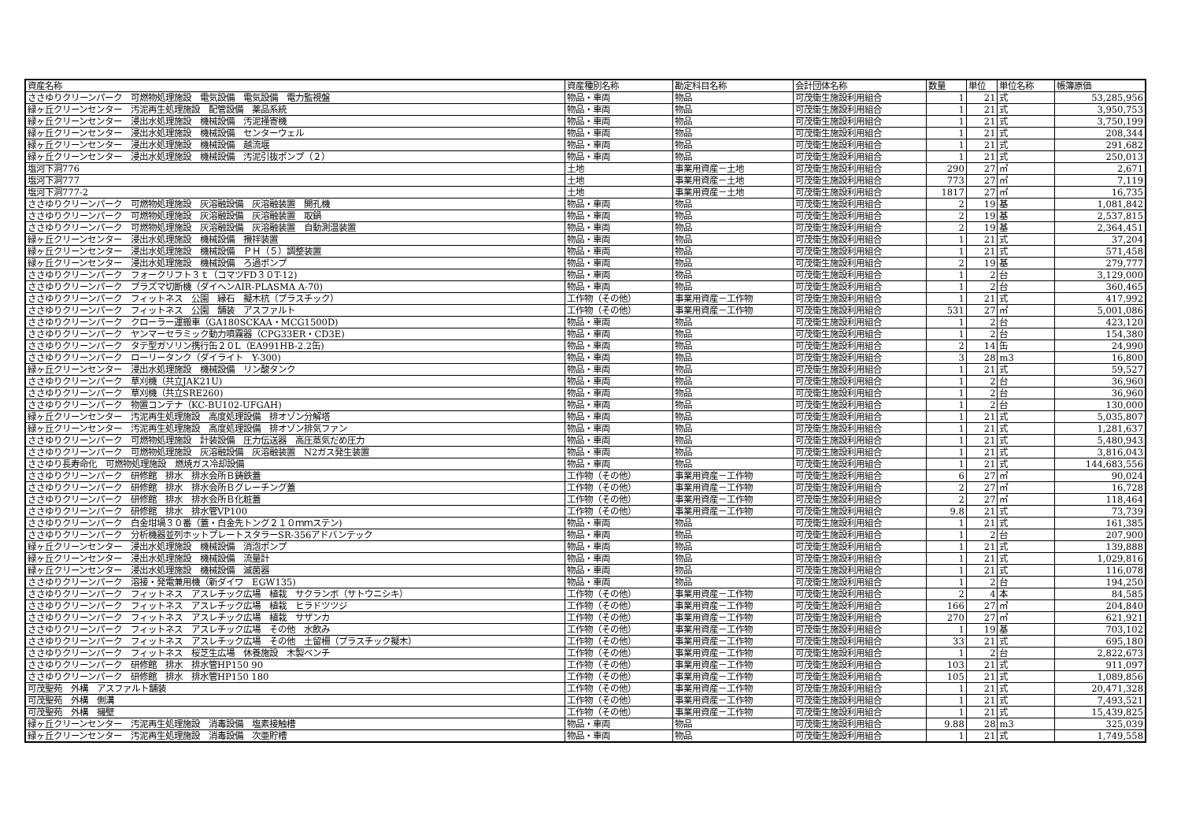| 資産名称 | 資産種別名称 | 勘定科目名称 | 会計団体名称 | 数量 | 単位 | 単位名称 | 帳簿原価 |
| --- | --- | --- | --- | --- | --- | --- | --- |
| ささゆりクリーンパーク 可燃物処理施設 電気設備 電気設備 電力監視盤 | 物品・車両 | 物品 | 可茂衛生施設利用組合 | 1 | 21 | 式 | 53,285,956 |
| 緑ヶ丘クリーンセンター 汚泥再生処理施設 配管設備 薬品系統 | 物品・車両 | 物品 | 可茂衛生施設利用組合 | 1 | 21 | 式 | 3,950,753 |
| 緑ヶ丘クリーンセンター 浸出水処理施設 機械設備 汚泥掻寄機 | 物品・車両 | 物品 | 可茂衛生施設利用組合 | 1 | 21 | 式 | 3,750,199 |
| 緑ヶ丘クリーンセンター 浸出水処理施設 機械設備 センターウェル | 物品・車両 | 物品 | 可茂衛生施設利用組合 | 1 | 21 | 式 | 208,344 |
| 緑ヶ丘クリーンセンター 浸出水処理施設 機械設備 越流堰 | 物品・車両 | 物品 | 可茂衛生施設利用組合 | 1 | 21 | 式 | 291,682 |
| 緑ヶ丘クリーンセンター 浸出水処理施設 機械設備 汚泥引抜ポンプ（２） | 物品・車両 | 物品 | 可茂衛生施設利用組合 | 1 | 21 | 式 | 250,013 |
| 塩河下洞776 | 土地 | 事業用資産－土地 | 可茂衛生施設利用組合 | 290 | 27 | ㎡ | 2,671 |
| 塩河下洞777 | 土地 | 事業用資産－土地 | 可茂衛生施設利用組合 | 773 | 27 | ㎡ | 7,119 |
| 塩河下洞777-2 | 土地 | 事業用資産－土地 | 可茂衛生施設利用組合 | 1817 | 27 | ㎡ | 16,735 |
| ささゆりクリーンパーク 可燃物処理施設 灰溶融設備 灰溶融装置 開孔機 | 物品・車両 | 物品 | 可茂衛生施設利用組合 | 2 | 19 | 基 | 1,081,842 |
| ささゆりクリーンパーク 可燃物処理施設 灰溶融設備 灰溶融装置 取鍋 | 物品・車両 | 物品 | 可茂衛生施設利用組合 | 2 | 19 | 基 | 2,537,815 |
| ささゆりクリーンパーク 可燃物処理施設 灰溶融設備 灰溶融装置 自動測温装置 | 物品・車両 | 物品 | 可茂衛生施設利用組合 | 2 | 19 | 基 | 2,364,451 |
| 緑ヶ丘クリーンセンター 浸出水処理施設 機械設備 攪拌装置 | 物品・車両 | 物品 | 可茂衛生施設利用組合 | 1 | 21 | 式 | 37,204 |
| 緑ヶ丘クリーンセンター 浸出水処理施設 機械設備 ＰＨ（５）調整装置 | 物品・車両 | 物品 | 可茂衛生施設利用組合 | 1 | 21 | 式 | 571,458 |
| 緑ヶ丘クリーンセンター 浸出水処理施設 機械設備 ろ過ポンプ | 物品・車両 | 物品 | 可茂衛生施設利用組合 | 2 | 19 | 基 | 279,777 |
| ささゆりクリーンパーク フォークリフト３ｔ（コマツFD３０T-12) | 物品・車両 | 物品 | 可茂衛生施設利用組合 | 1 | 2 | 台 | 3,129,000 |
| ささゆりクリーンパーク プラズマ切断機（ダイヘンAIR-PLASMA A-70) | 物品・車両 | 物品 | 可茂衛生施設利用組合 | 1 | 2 | 台 | 360,465 |
| ささゆりクリーンパーク フィットネス 公園 縁石 擬木杭（プラスチック） | 工作物（その他） | 事業用資産－工作物 | 可茂衛生施設利用組合 | 1 | 21 | 式 | 417,992 |
| ささゆりクリーンパーク フィットネス 公園 舗装 アスファルト | 工作物（その他） | 事業用資産－工作物 | 可茂衛生施設利用組合 | 531 | 27 | ㎡ | 5,001,086 |
| ささゆりクリーンパーク クローラー運搬車（GA180SCKAA・MCG1500D) | 物品・車両 | 物品 | 可茂衛生施設利用組合 | 1 | 2 | 台 | 423,120 |
| ささゆりクリーンパーク ヤンマーセラミック動力噴霧器（CPG33ER・CD3E) | 物品・車両 | 物品 | 可茂衛生施設利用組合 | 1 | 2 | 台 | 154,380 |
| ささゆりクリーンパーク タテ型ガソリン携行缶２０L（EA991HB-2.2缶) | 物品・車両 | 物品 | 可茂衛生施設利用組合 | 2 | 14 | 缶 | 24,990 |
| ささゆりクリーンパーク ローリータンク（ダイライト Y-300) | 物品・車両 | 物品 | 可茂衛生施設利用組合 | 3 | 28 | m3 | 16,800 |
| 緑ヶ丘クリーンセンター 浸出水処理施設 機械設備 リン酸タンク | 物品・車両 | 物品 | 可茂衛生施設利用組合 | 1 | 21 | 式 | 59,527 |
| ささゆりクリーンパーク 草刈機（共立JAK21U) | 物品・車両 | 物品 | 可茂衛生施設利用組合 | 1 | 2 | 台 | 36,960 |
| ささゆりクリーンパーク 草刈機（共立SRE260) | 物品・車両 | 物品 | 可茂衛生施設利用組合 | 1 | 2 | 台 | 36,960 |
| ささゆりクリーンパーク 物置コンテナ（KC-BU102-UFGAH) | 物品・車両 | 物品 | 可茂衛生施設利用組合 | 1 | 2 | 台 | 130,000 |
| 緑ヶ丘クリーンセンター 汚泥再生処理施設 高度処理設備 排オゾン分解塔 | 物品・車両 | 物品 | 可茂衛生施設利用組合 | 1 | 21 | 式 | 5,035,807 |
| 緑ヶ丘クリーンセンター 汚泥再生処理施設 高度処理設備 排オゾン排気ファン | 物品・車両 | 物品 | 可茂衛生施設利用組合 | 1 | 21 | 式 | 1,281,637 |
| ささゆりクリーンパーク 可燃物処理施設 計装設備 圧力伝送器 高圧蒸気だめ圧力 | 物品・車両 | 物品 | 可茂衛生施設利用組合 | 1 | 21 | 式 | 5,480,943 |
| ささゆりクリーンパーク 可燃物処理施設 灰溶融設備 灰溶融装置 N2ガス発生装置 | 物品・車両 | 物品 | 可茂衛生施設利用組合 | 1 | 21 | 式 | 3,816,043 |
| ささゆり長寿命化 可燃物処理施設 燃焼ガス冷却設備 | 物品・車両 | 物品 | 可茂衛生施設利用組合 | 1 | 21 | 式 | 144,683,556 |
| ささゆりクリーンパーク 研修館 排水 排水会所Ｂ鋳鉄蓋 | 工作物（その他） | 事業用資産－工作物 | 可茂衛生施設利用組合 | 6 | 27 | ㎡ | 90,024 |
| ささゆりクリーンパーク 研修館 排水 排水会所Ｂグレーチング蓋 | 工作物（その他） | 事業用資産－工作物 | 可茂衛生施設利用組合 | 2 | 27 | ㎡ | 16,728 |
| ささゆりクリーンパーク 研修館 排水 排水会所Ｂ化粧蓋 | 工作物（その他） | 事業用資産－工作物 | 可茂衛生施設利用組合 | 2 | 27 | ㎡ | 118,464 |
| ささゆりクリーンパーク 研修館 排水 排水管VP100 | 工作物（その他） | 事業用資産－工作物 | 可茂衛生施設利用組合 | 9.8 | 21 | 式 | 73,739 |
| ささゆりクリーンパーク 白金坩堝３０番（蓋・白金先トング２１０ｍｍステン) | 物品・車両 | 物品 | 可茂衛生施設利用組合 | 1 | 21 | 式 | 161,385 |
| ささゆりクリーンパーク 分析機器並列ホットプレートスタラーSR-356アドバンテック | 物品・車両 | 物品 | 可茂衛生施設利用組合 | 1 | 2 | 台 | 207,900 |
| 緑ヶ丘クリーンセンター 浸出水処理施設 機械設備 消泡ポンプ | 物品・車両 | 物品 | 可茂衛生施設利用組合 | 1 | 21 | 式 | 139,888 |
| 緑ヶ丘クリーンセンター 浸出水処理施設 機械設備 流量計 | 物品・車両 | 物品 | 可茂衛生施設利用組合 | 1 | 21 | 式 | 1,029,816 |
| 緑ヶ丘クリーンセンター 浸出水処理施設 機械設備 滅菌器 | 物品・車両 | 物品 | 可茂衛生施設利用組合 | 1 | 21 | 式 | 116,078 |
| ささゆりクリーンパーク 溶接・発電兼用機（新ダイワ EGW135) | 物品・車両 | 物品 | 可茂衛生施設利用組合 | 1 | 2 | 台 | 194,250 |
| ささゆりクリーンパーク フィットネス アスレチック広場 植栽 サクランボ（サトウニシキ） | 工作物（その他） | 事業用資産－工作物 | 可茂衛生施設利用組合 | 2 | 4 | 本 | 84,585 |
| ささゆりクリーンパーク フィットネス アスレチック広場 植栽 ヒラドツツジ | 工作物（その他） | 事業用資産－工作物 | 可茂衛生施設利用組合 | 166 | 27 | ㎡ | 204,840 |
| ささゆりクリーンパーク フィットネス アスレチック広場 植栽 サザンカ | 工作物（その他） | 事業用資産－工作物 | 可茂衛生施設利用組合 | 270 | 27 | ㎡ | 621,921 |
| ささゆりクリーンパーク フィットネス アスレチック広場 その他 水飲み | 工作物（その他） | 事業用資産－工作物 | 可茂衛生施設利用組合 | 1 | 19 | 基 | 703,102 |
| ささゆりクリーンパーク フィットネス アスレチック広場 その他 土留柵（プラスチック擬木） | 工作物（その他） | 事業用資産－工作物 | 可茂衛生施設利用組合 | 33 | 21 | 式 | 695,180 |
| ささゆりクリーンパーク フィットネス 桜芝生広場 休養施設 木製ベンチ | 工作物（その他） | 事業用資産－工作物 | 可茂衛生施設利用組合 | 1 | 2 | 台 | 2,822,673 |
| ささゆりクリーンパーク 研修館 排水 排水管HP150 90 | 工作物（その他） | 事業用資産－工作物 | 可茂衛生施設利用組合 | 103 | 21 | 式 | 911,097 |
| ささゆりクリーンパーク 研修館 排水 排水管HP150 180 | 工作物（その他） | 事業用資産－工作物 | 可茂衛生施設利用組合 | 105 | 21 | 式 | 1,089,856 |
| 可茂聖苑 外構 アスファルト舗装 | 工作物（その他） | 事業用資産－工作物 | 可茂衛生施設利用組合 | 1 | 21 | 式 | 20,471,328 |
| 可茂聖苑 外構 側溝 | 工作物（その他） | 事業用資産－工作物 | 可茂衛生施設利用組合 | 1 | 21 | 式 | 7,493,521 |
| 可茂聖苑 外構 擁壁 | 工作物（その他） | 事業用資産－工作物 | 可茂衛生施設利用組合 | 1 | 21 | 式 | 15,439,825 |
| 緑ヶ丘クリーンセンター 汚泥再生処理施設 消毒設備 塩素接触槽 | 物品・車両 | 物品 | 可茂衛生施設利用組合 | 9.88 | 28 | m3 | 325,039 |
| 緑ヶ丘クリーンセンター 汚泥再生処理施設 消毒設備 次亜貯槽 | 物品・車両 | 物品 | 可茂衛生施設利用組合 | 1 | 21 | 式 | 1,749,558 |